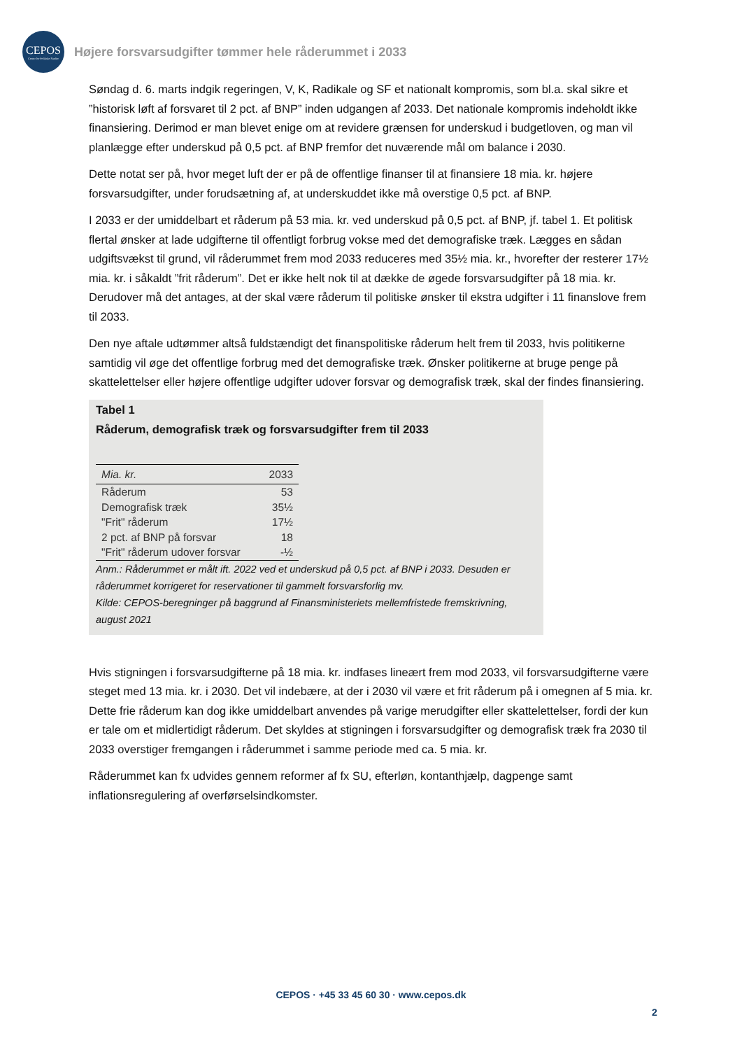CEPOS
Center for Politiske Studier
Højere forsvarsudgifter tømmer hele råderummet i 2033
Søndag d. 6. marts indgik regeringen, V, K, Radikale og SF et nationalt kompromis, som bl.a. skal sikre et ”historisk løft af forsvaret til 2 pct. af BNP” inden udgangen af 2033. Det nationale kompromis indeholdt ikke finansiering. Derimod er man blevet enige om at revidere grænsen for underskud i budgetloven, og man vil planlægge efter underskud på 0,5 pct. af BNP fremfor det nuværende mål om balance i 2030.
Dette notat ser på, hvor meget luft der er på de offentlige finanser til at finansiere 18 mia. kr. højere forsvarsudgifter, under forudsætning af, at underskuddet ikke må overstige 0,5 pct. af BNP.
I 2033 er der umiddelbart et råderum på 53 mia. kr. ved underskud på 0,5 pct. af BNP, jf. tabel 1. Et politisk flertal ønsker at lade udgifterne til offentligt forbrug vokse med det demografiske træk. Lægges en sådan udgiftsvækst til grund, vil råderummet frem mod 2033 reduceres med 35½ mia. kr., hvorefter der resterer 17½ mia. kr. i såkaldt ”frit råderum”. Det er ikke helt nok til at dække de øgede forsvarsudgifter på 18 mia. kr. Derudover må det antages, at der skal være råderum til politiske ønsker til ekstra udgifter i 11 finanslove frem til 2033.
Den nye aftale udtømmer altså fuldstændigt det finanspolitiske råderum helt frem til 2033, hvis politikerne samtidig vil øge det offentlige forbrug med det demografiske træk. Ønsker politikerne at bruge penge på skattelettelser eller højere offentlige udgifter udover forsvar og demografisk træk, skal der findes finansiering.
Tabel 1
Råderum, demografisk træk og forsvarsudgifter frem til 2033
| Mia. kr. | 2033 |
| --- | --- |
| Råderum | 53 |
| Demografisk træk | 35½ |
| "Frit" råderum | 17½ |
| 2 pct. af BNP på forsvar | 18 |
| "Frit" råderum udover forsvar | -½ |
Anm.: Råderummet er målt ift. 2022 ved et underskud på 0,5 pct. af BNP i 2033. Desuden er råderummet korrigeret for reservationer til gammelt forsvarsforlig mv.
Kilde: CEPOS-beregninger på baggrund af Finansministeriets mellemfristede fremskrivning, august 2021
Hvis stigningen i forsvarsudgifterne på 18 mia. kr. indfases lineært frem mod 2033, vil forsvarsudgifterne være steget med 13 mia. kr. i 2030. Det vil indebære, at der i 2030 vil være et frit råderum på i omegnen af 5 mia. kr. Dette frie råderum kan dog ikke umiddelbart anvendes på varige merudgifter eller skattelettelser, fordi der kun er tale om et midlertidigt råderum. Det skyldes at stigningen i forsvarsudgifter og demografisk træk fra 2030 til 2033 overstiger fremgangen i råderummet i samme periode med ca. 5 mia. kr.
Råderummet kan fx udvides gennem reformer af fx SU, efterløn, kontanthjælp, dagpenge samt inflationsregulering af overførselsindkomster.
CEPOS · +45 33 45 60 30 · www.cepos.dk
2